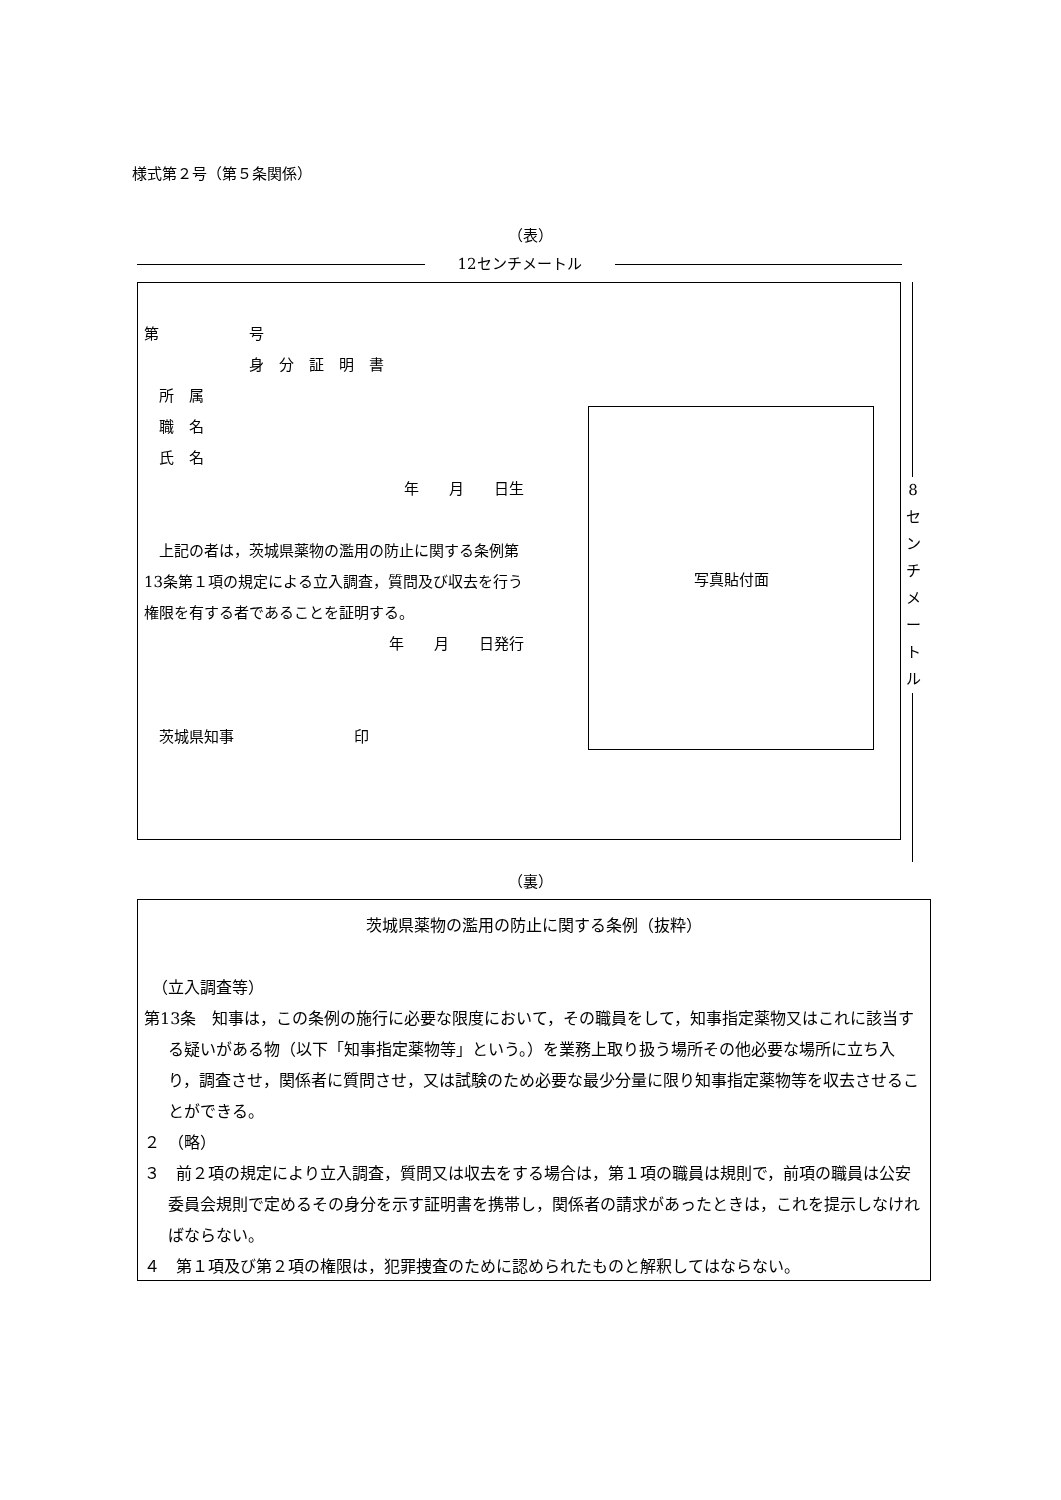様式第２号（第５条関係）
（表）
12センチメートル
第　　　　　　号
身　分　証　明　書
　所　属
　職　名
　氏　名
年　　月　　日生
　上記の者は，茨城県薬物の濫用の防止に関する条例第13条第１項の規定による立入調査，質問及び収去を行う権限を有する者であることを証明する。
年　　月　　日発行
　茨城県知事　　　　　　　　印
写真貼付面
8
セ
ン
チ
メ
ー
ト
ル
（裏）
茨城県薬物の濫用の防止に関する条例（抜粋）
　（立入調査等）
第13条　知事は，この条例の施行に必要な限度において，その職員をして，知事指定薬物又はこれに該当する疑いがある物（以下「知事指定薬物等」という。）を業務上取り扱う場所その他必要な場所に立ち入り，調査させ，関係者に質問させ，又は試験のため必要な最少分量に限り知事指定薬物等を収去させることができる。
２　（略）
３　前２項の規定により立入調査，質問又は収去をする場合は，第１項の職員は規則で，前項の職員は公安委員会規則で定めるその身分を示す証明書を携帯し，関係者の請求があったときは，これを提示しなければならない。
４　第１項及び第２項の権限は，犯罪捜査のために認められたものと解釈してはならない。